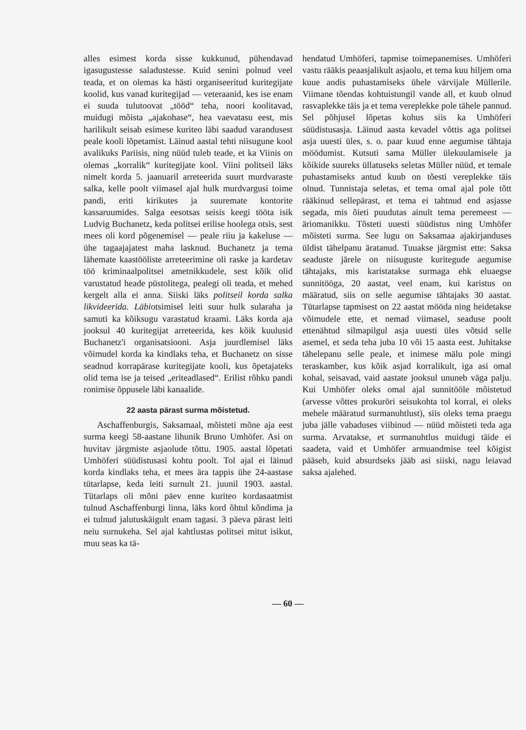alles esimest korda sisse kukkunud, pühendavad igasugustesse saladustesse. Kuid senini polnud veel teada, et on olemas ka hästi organiseeritud kuritegijate koolid, kus vanad kuritegijad — veteraanid, kes ise enam ei suuda tulutoovat „tööd“ teha, noori koolitavad, muidugi mõista „ajakohase“, hea vaevatasu eest, mis harilikult seisab esimese kuriteo läbi saadud varandusest peale kooli lõpetamist. Läinud aastal tehti niisugune kool avalikuks Pariisis, ning nüüd tuleb teade, et ka Viinis on olemas „korralik“ kuritegijate kool. Viini politseil läks nimelt korda 5. jaanuaril arreteerida suurt murdvaraste salka, kelle poolt viimasel ajal hulk murdvargusi toime pandi, eriti kirikutes ja suuremate kontorite kassaruumides. Salga eesotsas seisis keegi tööta isik Ludvig Buchanetz, keda politsei erilise hoolega otsis, sest mees oli kord põgenemisel — peale riiu ja kakeluse — ühe tagaajajatest maha lasknud. Buchanetz ja tema lähemate kaastööliste arreteerimine oli raske ja kardetav töö kriminaalpolitsei ametnikkudele, sest kõik olid varustatud heade püstolitega, pealegi oli teada, et mehed kergelt alla ei anna. Siiski läks politseil korda salka likvideerida. Läbiotsimisel leiti suur hulk sularaha ja samuti ka kõiksugu varastatud kraami. Läks korda aja jooksul 40 kuritegijat arreteerida, kes kõik kuulusid Buchanetz'i organisatsiooni. Asja juurdlemisel läks võimudel korda ka kindlaks teha, et Buchanetz on sisse seadnud korrapärase kuritegijate kooli, kus õpetajateks olid tema ise ja teised „eriteadlased“. Erilist rõhku pandi ronimise õppusele läbi kanaalide.
22 aasta pärast surma mõistetud.
Aschaffenburgis, Saksamaal, mõisteti mõne aja eest surma keegi 58-aastane lihunik Bruno Umhöfer. Asi on huvitav järgmiste asjaolude tõttu. 1905. aastal lõpetati Umhöferi süüdistusasi kohtu poolt. Tol ajal ei läinud korda kindlaks teha, et mees ära tappis ühe 24-aastase tütarlapse, keda leiti surnult 21. juunil 1903. aastal. Tütarlaps oli mõni päev enne kuriteo kordasaatmist tulnud Aschaffenburgi linna, läks kord õhtul kõndima ja ei tulnud jalutuskäigult enam tagasi. 3 päeva pärast leiti neiu surnukeha. Sel ajal kahtlustas politsei mitut isikut, muu seas ka tä-
hendatud Umhöferi, tapmise toimepanemises. Umhöferi vastu rääkis peaasjalikult asjaolu, et tema kuu hiljem oma kuue andis puhastamiseks ühele värvijale Müllerile. Viimane tõendas kohtuistungil vande all, et kuub olnud rasvaplekke täis ja et tema vereplekke pole tähele pannud. Sel põhjusel lõpetas kohus siis ka Umhöferi süüdistusasja. Läinud aasta kevadel võttis aga politsei asja uuesti üles, s. o. paar kuud enne aegumise tähtaja möödumist. Kutsuti sama Müller ülekuulamisele ja kõikide suureks üllatuseks seletas Müller nüüd, et temale puhastamiseks antud kuub on tõesti vereplekke täis olnud. Tunnistaja seletas, et tema omal ajal pole tõtt rääkinud sellepärast, et tema ei tahtnud end asjasse segada, mis õieti puudutas ainult tema peremeest — äriomanikku. Tõsteti uuesti süüdistus ning Umhöfer mõisteti surma. See lugu on Saksamaa ajakirjanduses üldist tähelpanu äratanud. Tuuakse järgmist ette: Saksa seaduste järele on niisuguste kuritegude aegumise tähtajaks, mis karistatakse surmaga ehk eluaegse sunnitööga, 20 aastat, veel enam, kui karistus on määratud, siis on selle aegumise tähtajaks 30 aastat. Tütarlapse tapmisest on 22 aastat mööda ning heidetakse võimudele ette, et nemad viimasel, seaduse poolt ettenähtud silmapilgul asja uuesti üles võtsid selle asemel, et seda teha juba 10 või 15 aasta eest. Juhitakse tähelepanu selle peale, et inimese mälu pole mingi teraskamber, kus kõik asjad korralikult, iga asi omal kohal, seisavad, vaid aastate jooksul ununeb väga palju. Kui Umhöfer oleks omal ajal sunnitööle mõistetud (arvesse võttes prokuröri seisukohta tol korral, ei oleks mehele määratud surmanuhtlust), siis oleks tema praegu juba jälle vabaduses viibinud — nüüd mõisteti teda aga surma. Arvatakse, et surmanuhtlus muidugi täide ei saadeta, vaid et Umhöfer armuandmise teel kõigist pääseb, kuid absurdseks jääb asi siiski, nagu leiavad saksa ajalehed.
— 60 —